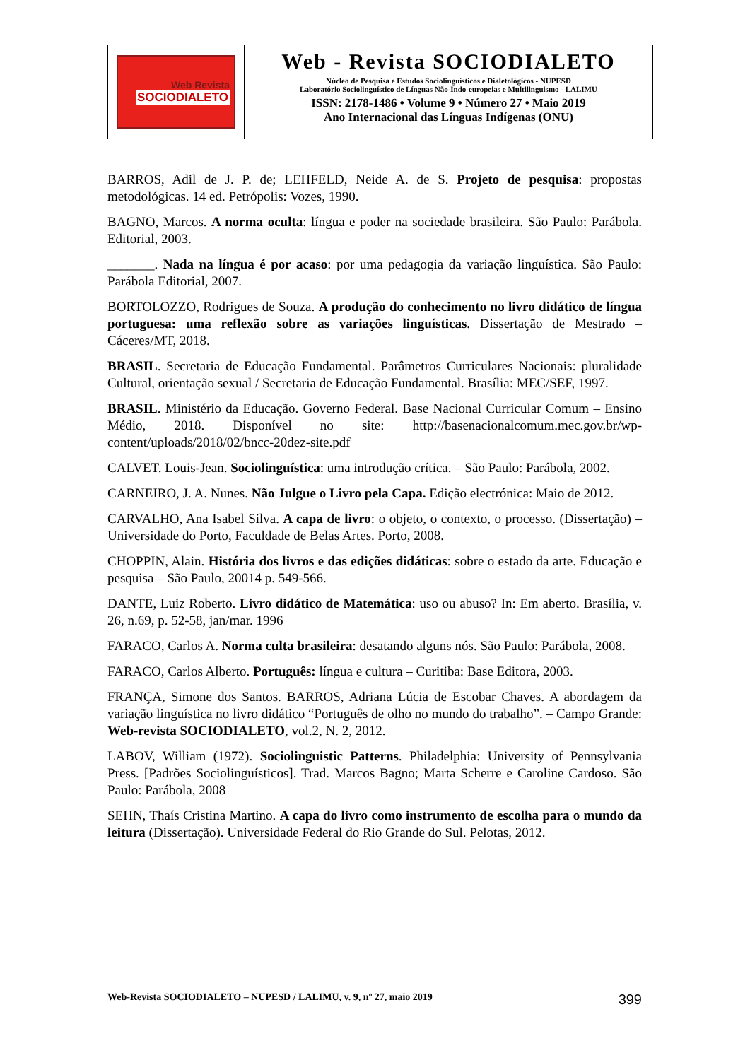Web Revista
SOCIODIALETO
Web - Revista SOCIODIALETO
Núcleo de Pesquisa e Estudos Sociolinguísticos e Dialetológicos - NUPESD
Laboratório Sociolinguístico de Línguas Não-Indo-europeias e Multilinguismo - LALIMU
ISSN: 2178-1486 • Volume 9 • Número 27 • Maio 2019
Ano Internacional das Línguas Indígenas (ONU)
BARROS, Adil de J. P. de; LEHFELD, Neide A. de S. Projeto de pesquisa: propostas metodológicas. 14 ed. Petrópolis: Vozes, 1990.
BAGNO, Marcos. A norma oculta: língua e poder na sociedade brasileira. São Paulo: Parábola. Editorial, 2003.
_______. Nada na língua é por acaso: por uma pedagogia da variação linguística. São Paulo: Parábola Editorial, 2007.
BORTOLOZZO, Rodrigues de Souza. A produção do conhecimento no livro didático de língua portuguesa: uma reflexão sobre as variações linguísticas. Dissertação de Mestrado – Cáceres/MT, 2018.
BRASIL. Secretaria de Educação Fundamental. Parâmetros Curriculares Nacionais: pluralidade Cultural, orientação sexual / Secretaria de Educação Fundamental. Brasília: MEC/SEF, 1997.
BRASIL. Ministério da Educação. Governo Federal. Base Nacional Curricular Comum – Ensino Médio, 2018. Disponível no site: http://basenacionalcomum.mec.gov.br/wp-content/uploads/2018/02/bncc-20dez-site.pdf
CALVET. Louis-Jean. Sociolinguística: uma introdução crítica. – São Paulo: Parábola, 2002.
CARNEIRO, J. A. Nunes. Não Julgue o Livro pela Capa. Edição electrónica: Maio de 2012.
CARVALHO, Ana Isabel Silva. A capa de livro: o objeto, o contexto, o processo. (Dissertação) – Universidade do Porto, Faculdade de Belas Artes. Porto, 2008.
CHOPPIN, Alain. História dos livros e das edições didáticas: sobre o estado da arte. Educação e pesquisa – São Paulo, 20014 p. 549-566.
DANTE, Luiz Roberto. Livro didático de Matemática: uso ou abuso? In: Em aberto. Brasília, v. 26, n.69, p. 52-58, jan/mar. 1996
FARACO, Carlos A. Norma culta brasileira: desatando alguns nós. São Paulo: Parábola, 2008.
FARACO, Carlos Alberto. Português: língua e cultura – Curitiba: Base Editora, 2003.
FRANÇA, Simone dos Santos. BARROS, Adriana Lúcia de Escobar Chaves. A abordagem da variação linguística no livro didático “Português de olho no mundo do trabalho”. – Campo Grande: Web-revista SOCIODIALETO, vol.2, N. 2, 2012.
LABOV, William (1972). Sociolinguistic Patterns. Philadelphia: University of Pennsylvania Press. [Padrões Sociolinguísticos]. Trad. Marcos Bagno; Marta Scherre e Caroline Cardoso. São Paulo: Parábola, 2008
SEHN, Thaís Cristina Martino. A capa do livro como instrumento de escolha para o mundo da leitura (Dissertação). Universidade Federal do Rio Grande do Sul. Pelotas, 2012.
Web-Revista SOCIODIALETO – NUPESD / LALIMU, v. 9, nº 27, maio 2019 399